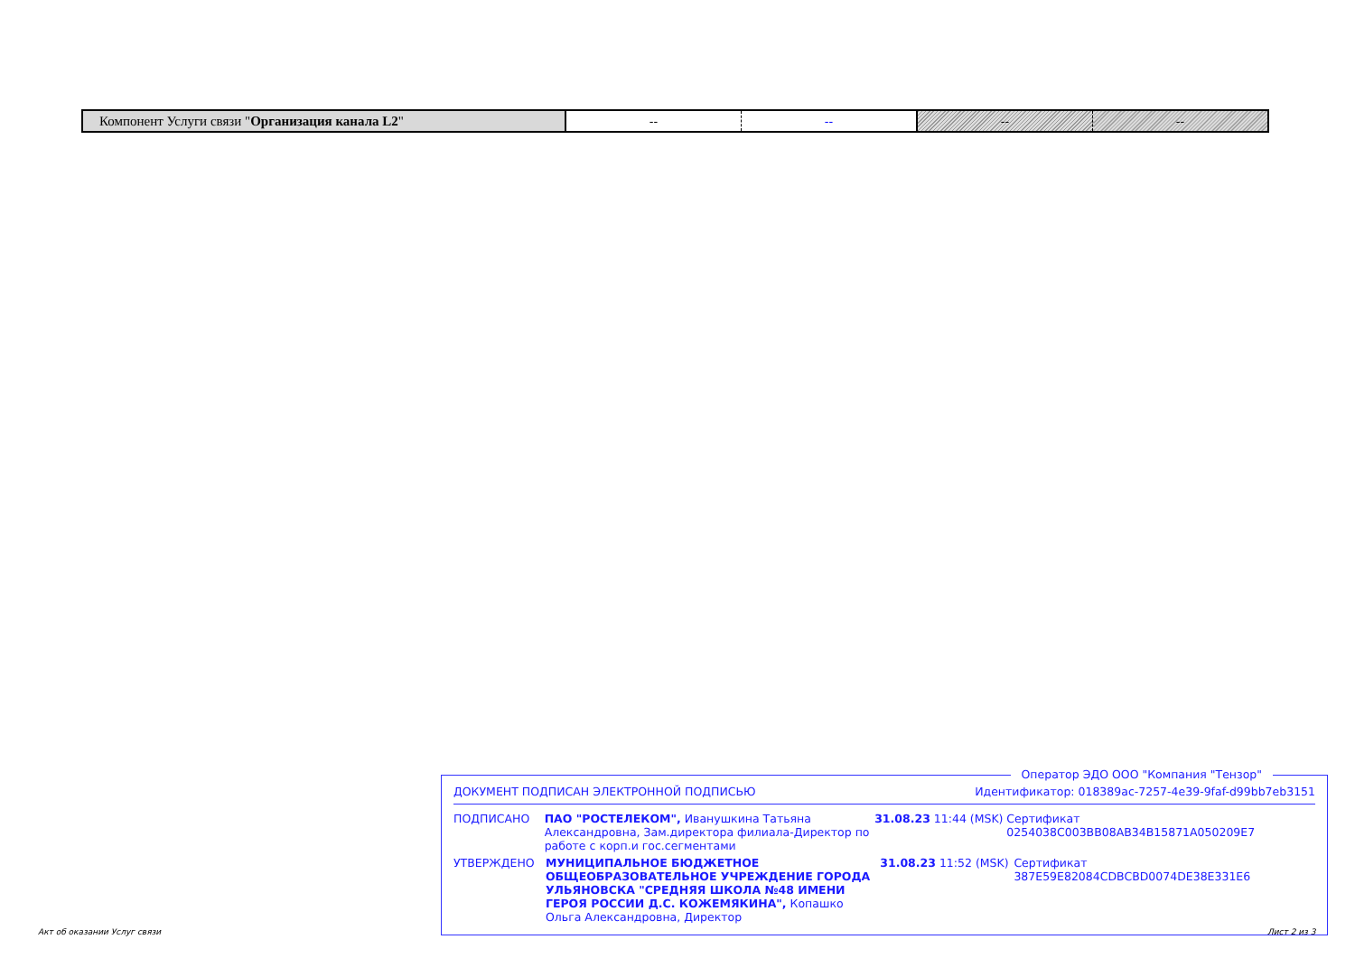| Компонент Услуги связи " Организация канала L2 " | -- | -- | -- | -- |
Оператор ЭДО ООО "Компания "Тензор"
ДОКУМЕНТ ПОДПИСАН ЭЛЕКТРОННОЙ ПОДПИСЬЮ Идентификатор: 018389ac-7257-4e39-9faf-d99bb7eb3151
ПОДПИСАНО ПАО "РОСТЕЛЕКОМ", Иванушкина Татьяна Александровна, Зам.директора филиала-Директор по работе с корп.и гос.сегментами 31.08.23 11:44 (MSK) Сертификат 0254038C003BB08AB34B15871A050209E7
УТВЕРЖДЕНО МУНИЦИПАЛЬНОЕ БЮДЖЕТНОЕ ОБЩЕОБРАЗОВАТЕЛЬНОЕ УЧРЕЖДЕНИЕ ГОРОДА УЛЬЯНОВСКА "СРЕДНЯЯ ШКОЛА №48 ИМЕНИ ГЕРОЯ РОССИИ Д.С. КОЖЕМЯКИНА", Копашко Ольга Александровна, Директор 31.08.23 11:52 (MSK) Сертификат 387E59E82084CDBCBD0074DE38E331E6
Акт об оказании Услуг связи Лист 2 из 3